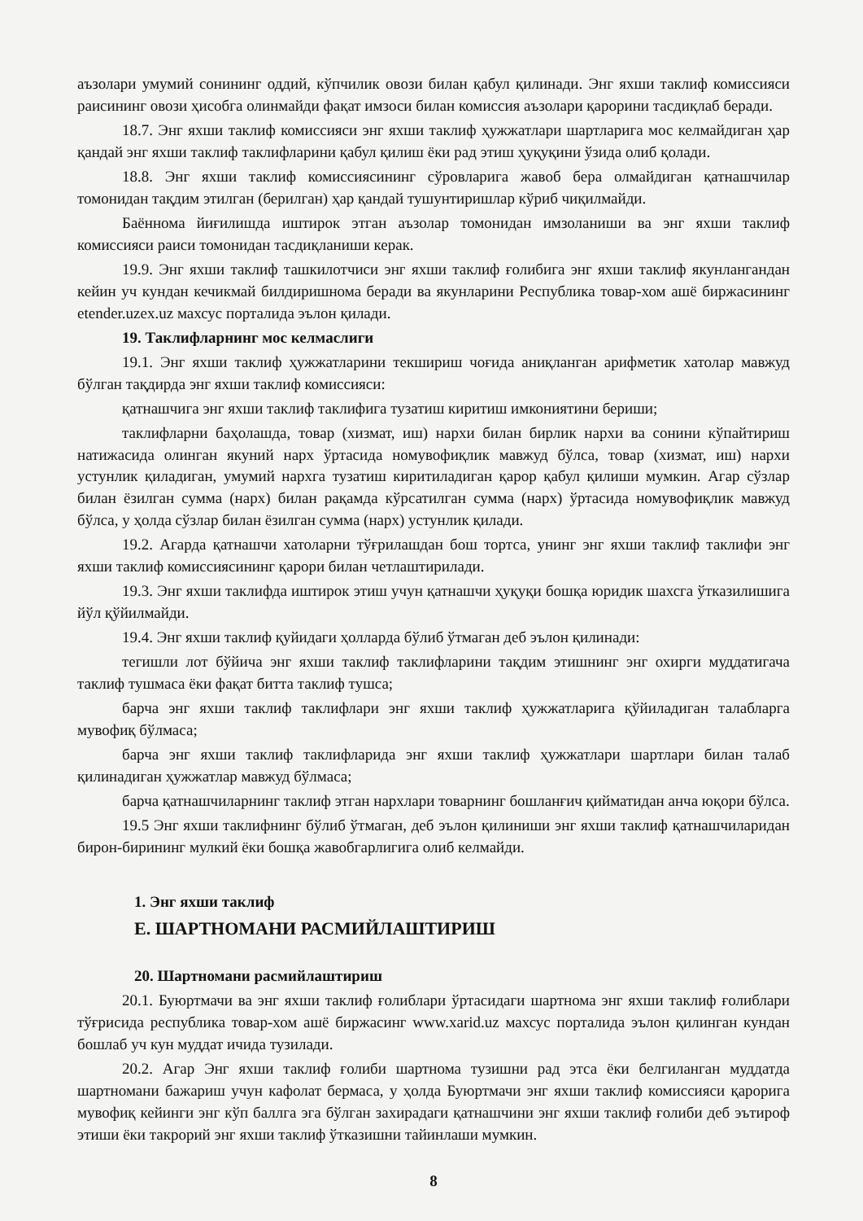аъзолари умумий сонининг оддий, кўпчилик овози билан қабул қилинади. Энг яхши таклиф комиссияси раисининг овози ҳисобга олинмайди фақат имзоси билан комиссия аъзолари қарорини тасдиқлаб беради.
18.7. Энг яхши таклиф комиссияси энг яхши таклиф ҳужжатлари шартларига мос келмайдиган ҳар қандай энг яхши таклиф таклифларини қабул қилиш ёки рад этиш ҳуқуқини ўзида олиб қолади.
18.8. Энг яхши таклиф комиссиясининг сўровларига жавоб бера олмайдиган қатнашчилар томонидан тақдим этилган (берилган) ҳар қандай тушунтиришлар кўриб чиқилмайди.
Баённома йиғилишда иштирок этган аъзолар томонидан имзоланиши ва энг яхши таклиф комиссияси раиси томонидан тасдиқланиши керак.
19.9. Энг яхши таклиф ташкилотчиси энг яхши таклиф ғолибига энг яхши таклиф якунлангандан кейин уч кундан кечикмай билдиришнома беради ва якунларини Республика товар-хом ашё биржасининг etender.uzex.uz махсус порталида эълон қилади.
19. Таклифларнинг мос келмаслиги
19.1. Энг яхши таклиф ҳужжатларини текшириш чоғида аниқланган арифметик хатолар мавжуд бўлган тақдирда энг яхши таклиф комиссияси:
қатнашчига энг яхши таклиф таклифига тузатиш киритиш имкониятини бериши;
таклифларни баҳолашда, товар (хизмат, иш) нархи билан бирлик нархи ва сонини кўпайтириш натижасида олинган якуний нарх ўртасида номувофиқлик мавжуд бўлса, товар (хизмат, иш) нархи устунлик қиладиган, умумий нархга тузатиш киритиладиган қарор қабул қилиши мумкин. Агар сўзлар билан ёзилган сумма (нарх) билан рақамда кўрсатилган сумма (нарх) ўртасида номувофиқлик мавжуд бўлса, у ҳолда сўзлар билан ёзилган сумма (нарх) устунлик қилади.
19.2. Агарда қатнашчи хатоларни тўғрилашдан бош тортса, унинг энг яхши таклиф таклифи энг яхши таклиф комиссиясининг қарори билан четлаштирилади.
19.3. Энг яхши таклифда иштирок этиш учун қатнашчи ҳуқуқи бошқа юридик шахсга ўтказилишига йўл қўйилмайди.
19.4. Энг яхши таклиф қуйидаги ҳолларда бўлиб ўтмаган деб эълон қилинади:
тегишли лот бўйича энг яхши таклиф таклифларини тақдим этишнинг энг охирги муддатигача таклиф тушмаса ёки фақат битта таклиф тушса;
барча энг яхши таклиф таклифлари энг яхши таклиф ҳужжатларига қўйиладиган талабларга мувофиқ бўлмаса;
барча энг яхши таклиф таклифларида энг яхши таклиф ҳужжатлари шартлари билан талаб қилинадиган ҳужжатлар мавжуд бўлмаса;
барча қатнашчиларнинг таклиф этган нархлари товарнинг бошланғич қийматидан анча юқори бўлса.
19.5 Энг яхши таклифнинг бўлиб ўтмаган, деб эълон қилиниши энг яхши таклиф қатнашчиларидан бирон-бирининг мулкий ёки бошқа жавобгарлигига олиб келмайди.
1. Энг яхши таклиф
Е. ШАРТНОМАНИ РАСМИЙЛАШТИРИШ
20. Шартномани расмийлаштириш
20.1. Буюртмачи ва энг яхши таклиф ғолиблари ўртасидаги шартнома энг яхши таклиф ғолиблари тўғрисида республика товар-хом ашё биржасинг www.xarid.uz махсус порталида эълон қилинган кундан бошлаб уч кун муддат ичида тузилади.
20.2. Агар Энг яхши таклиф ғолиби шартнома тузишни рад этса ёки белгиланган муддатда шартномани бажариш учун кафолат бермаса, у ҳолда Буюртмачи энг яхши таклиф комиссияси қарорига мувофиқ кейинги энг кўп баллга эга бўлган захирадаги қатнашчини энг яхши таклиф ғолиби деб эътироф этиши ёки такрорий энг яхши таклиф ўтказишни тайинлаши мумкин.
8